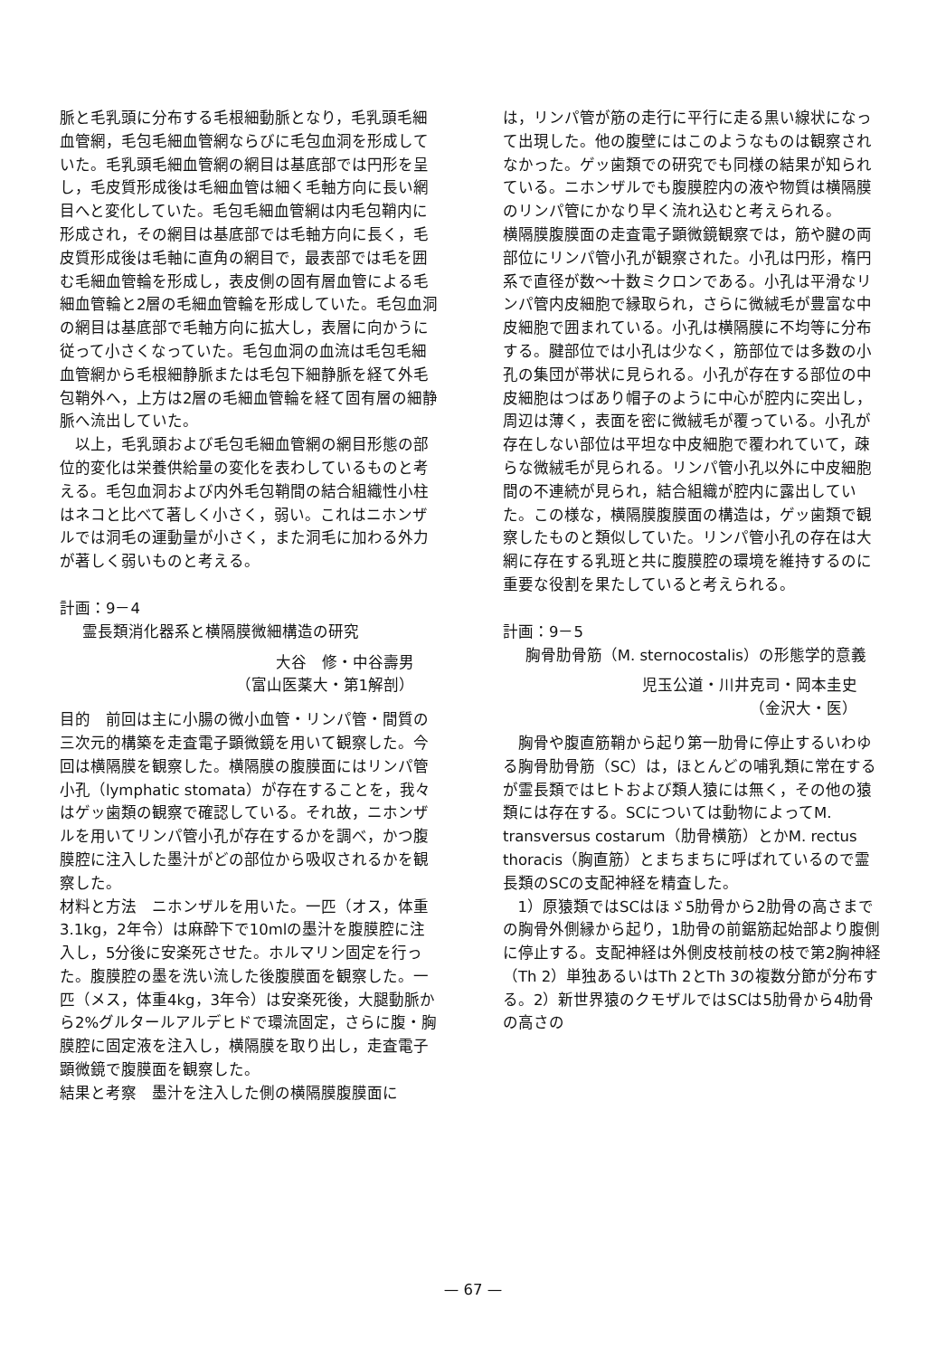脈と毛乳頭に分布する毛根細動脈となり，毛乳頭毛細血管網，毛包毛細血管網ならびに毛包血洞を形成していた。毛乳頭毛細血管網の網目は基底部では円形を呈し，毛皮質形成後は毛細血管は細く毛軸方向に長い網目へと変化していた。毛包毛細血管網は内毛包鞘内に形成され，その網目は基底部では毛軸方向に長く，毛皮質形成後は毛軸に直角の網目で，最表部では毛を囲む毛細血管輪を形成し，表皮側の固有層血管による毛細血管輪と2層の毛細血管輪を形成していた。毛包血洞の網目は基底部で毛軸方向に拡大し，表層に向かうに従って小さくなっていた。毛包血洞の血流は毛包毛細血管網から毛根細静脈または毛包下細静脈を経て外毛包鞘外へ，上方は2層の毛細血管輪を経て固有層の細静脈へ流出していた。
以上，毛乳頭および毛包毛細血管網の網目形態の部位的変化は栄養供給量の変化を表わしているものと考える。毛包血洞および内外毛包鞘間の結合組織性小柱はネコと比べて著しく小さく，弱い。これはニホンザルでは洞毛の運動量が小さく，また洞毛に加わる外力が著しく弱いものと考える。
計画：9－4
霊長類消化器系と横隔膜微細構造の研究
大谷　修・中谷壽男
（富山医薬大・第1解剖）
目的　前回は主に小腸の微小血管・リンパ管・間質の三次元的構築を走査電子顕微鏡を用いて観察した。今回は横隔膜を観察した。横隔膜の腹膜面にはリンパ管小孔（lymphatic stomata）が存在することを，我々はゲッ歯類の観察で確認している。それ故，ニホンザルを用いてリンパ管小孔が存在するかを調べ，かつ腹膜腔に注入した墨汁がどの部位から吸収されるかを観察した。
材料と方法　ニホンザルを用いた。一匹（オス，体重3.1kg，2年令）は麻酔下で10mlの墨汁を腹膜腔に注入し，5分後に安楽死させた。ホルマリン固定を行った。腹膜腔の墨を洗い流した後腹膜面を観察した。一匹（メス，体重4kg，3年令）は安楽死後，大腿動脈から2%グルタールアルデヒドで環流固定，さらに腹・胸膜腔に固定液を注入し，横隔膜を取り出し，走査電子顕微鏡で腹膜面を観察した。
結果と考察　墨汁を注入した側の横隔膜腹膜面に
は，リンパ管が筋の走行に平行に走る黒い線状になって出現した。他の腹壁にはこのようなものは観察されなかった。ゲッ歯類での研究でも同様の結果が知られている。ニホンザルでも腹膜腔内の液や物質は横隔膜のリンパ管にかなり早く流れ込むと考えられる。
横隔膜腹膜面の走査電子顕微鏡観察では，筋や腱の両部位にリンパ管小孔が観察された。小孔は円形，楕円系で直径が数～十数ミクロンである。小孔は平滑なリンパ管内皮細胞で縁取られ，さらに微絨毛が豊富な中皮細胞で囲まれている。小孔は横隔膜に不均等に分布する。腱部位では小孔は少なく，筋部位では多数の小孔の集団が帯状に見られる。小孔が存在する部位の中皮細胞はつばあり帽子のように中心が腔内に突出し，周辺は薄く，表面を密に微絨毛が覆っている。小孔が存在しない部位は平坦な中皮細胞で覆われていて，疎らな微絨毛が見られる。リンパ管小孔以外に中皮細胞間の不連続が見られ，結合組織が腔内に露出していた。この様な，横隔膜腹膜面の構造は，ゲッ歯類で観察したものと類似していた。リンパ管小孔の存在は大網に存在する乳班と共に腹膜腔の環境を維持するのに重要な役割を果たしていると考えられる。
計画：9－5
胸骨肋骨筋（M. sternocostalis）の形態学的意義
児玉公道・川井克司・岡本圭史
（金沢大・医）
胸骨や腹直筋鞘から起り第一肋骨に停止するいわゆる胸骨肋骨筋（SC）は，ほとんどの哺乳類に常在するが霊長類ではヒトおよび類人猿には無く，その他の猿類には存在する。SCについては動物によってM. transversus costarum（肋骨横筋）とかM. rectus thoracis（胸直筋）とまちまちに呼ばれているので霊長類のSCの支配神経を精査した。
1）原猿類ではSCはほゞ5肋骨から2肋骨の高さまでの胸骨外側縁から起り，1肋骨の前鋸筋起始部より腹側に停止する。支配神経は外側皮枝前枝の枝で第2胸神経（Th 2）単独あるいはTh 2とTh 3の複数分節が分布する。2）新世界猿のクモザルではSCは5肋骨から4肋骨の高さの
— 67 —